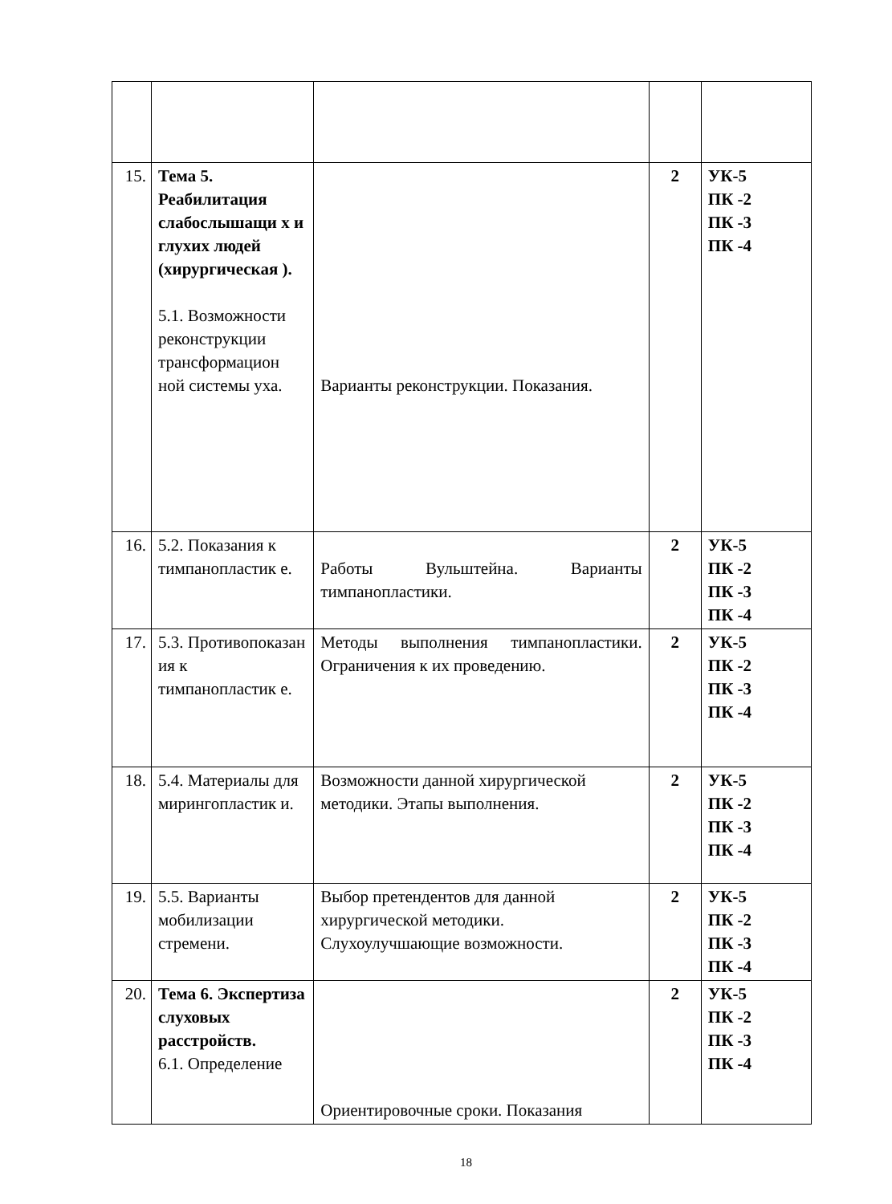| 15. | Тема 5. Реабилитация слабослышащи х и глухих людей (хирургическая ). 5.1. Возможности реконструкции трансформацион ной системы уха. | Варианты реконструкции. Показания. | 2 | УК-5 ПК -2 ПК -3 ПК -4 |
| 16. | 5.2. Показания к тимпанопластик е. | Работы Вульштейна. Варианты тимпанопластики. | 2 | УК-5 ПК -2 ПК -3 ПК -4 |
| 17. | 5.3. Противопоказан ия к тимпанопластик е. | Методы выполнения тимпанопластики. Ограничения к их проведению. | 2 | УК-5 ПК -2 ПК -3 ПК -4 |
| 18. | 5.4. Материалы для мирингопластик и. | Возможности данной хирургической методики. Этапы выполнения. | 2 | УК-5 ПК -2 ПК -3 ПК -4 |
| 19. | 5.5. Варианты мобилизации стремени. | Выбор претендентов для данной хирургической методики. Слухоулучшающие возможности. | 2 | УК-5 ПК -2 ПК -3 ПК -4 |
| 20. | Тема 6. Экспертиза слуховых расстройств. 6.1. Определение | Ориентировочные сроки. Показания | 2 | УК-5 ПК -2 ПК -3 ПК -4 |
18